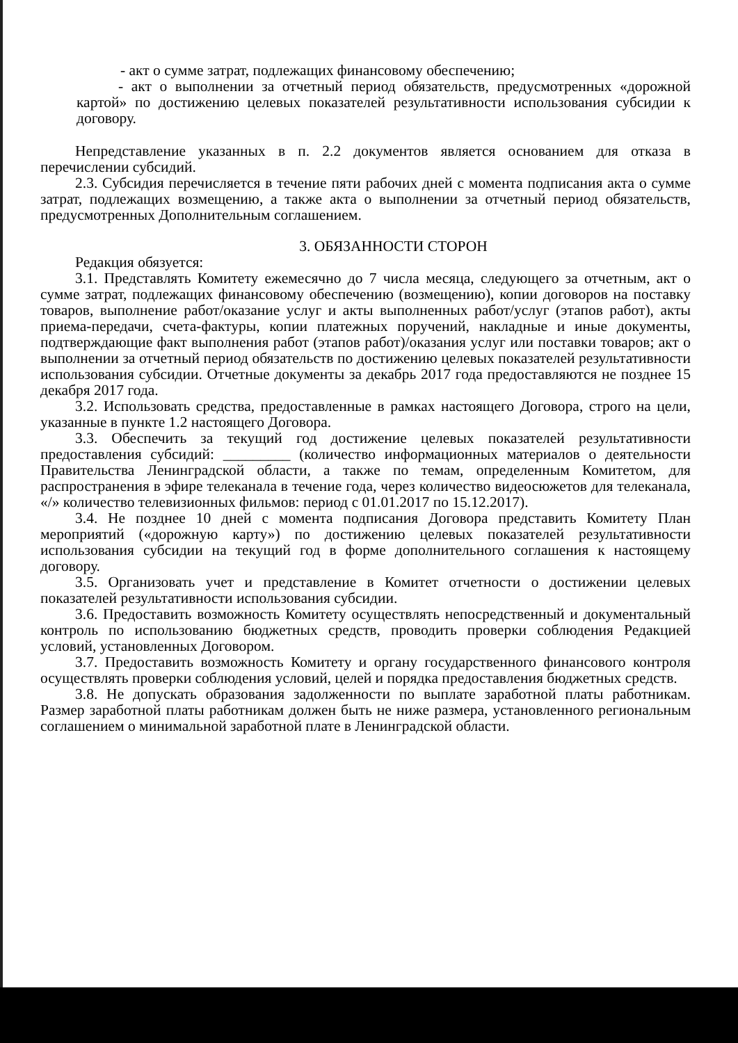- акт о сумме затрат, подлежащих финансовому обеспечению;
- акт о выполнении за отчетный период обязательств, предусмотренных «дорожной картой» по достижению целевых показателей результативности использования субсидии к договору.
Непредставление указанных в п. 2.2 документов является основанием для отказа в перечислении субсидий.
2.3. Субсидия перечисляется в течение пяти рабочих дней с момента подписания акта о сумме затрат, подлежащих возмещению, а также акта о выполнении за отчетный период обязательств, предусмотренных Дополнительным соглашением.
3. ОБЯЗАННОСТИ СТОРОН
Редакция обязуется:
3.1. Представлять Комитету ежемесячно до 7 числа месяца, следующего за отчетным, акт о сумме затрат, подлежащих финансовому обеспечению (возмещению), копии договоров на поставку товаров, выполнение работ/оказание услуг и акты выполненных работ/услуг (этапов работ), акты приема-передачи, счета-фактуры, копии платежных поручений, накладные и иные документы, подтверждающие факт выполнения работ (этапов работ)/оказания услуг или поставки товаров; акт о выполнении за отчетный период обязательств по достижению целевых показателей результативности использования субсидии. Отчетные документы за декабрь 2017 года предоставляются не позднее 15 декабря 2017 года.
3.2. Использовать средства, предоставленные в рамках настоящего Договора, строго на цели, указанные в пункте 1.2 настоящего Договора.
3.3. Обеспечить за текущий год достижение целевых показателей результативности предоставления субсидий: _________ (количество информационных материалов о деятельности Правительства Ленинградской области, а также по темам, определенным Комитетом, для распространения в эфире телеканала в течение года, через количество видеосюжетов для телеканала, «/» количество телевизионных фильмов: период с 01.01.2017 по 15.12.2017).
3.4. Не позднее 10 дней с момента подписания Договора представить Комитету План мероприятий («дорожную карту») по достижению целевых показателей результативности использования субсидии на текущий год в форме дополнительного соглашения к настоящему договору.
3.5. Организовать учет и представление в Комитет отчетности о достижении целевых показателей результативности использования субсидии.
3.6. Предоставить возможность Комитету осуществлять непосредственный и документальный контроль по использованию бюджетных средств, проводить проверки соблюдения Редакцией условий, установленных Договором.
3.7. Предоставить возможность Комитету и органу государственного финансового контроля осуществлять проверки соблюдения условий, целей и порядка предоставления бюджетных средств.
3.8. Не допускать образования задолженности по выплате заработной платы работникам. Размер заработной платы работникам должен быть не ниже размера, установленного региональным соглашением о минимальной заработной плате в Ленинградской области.